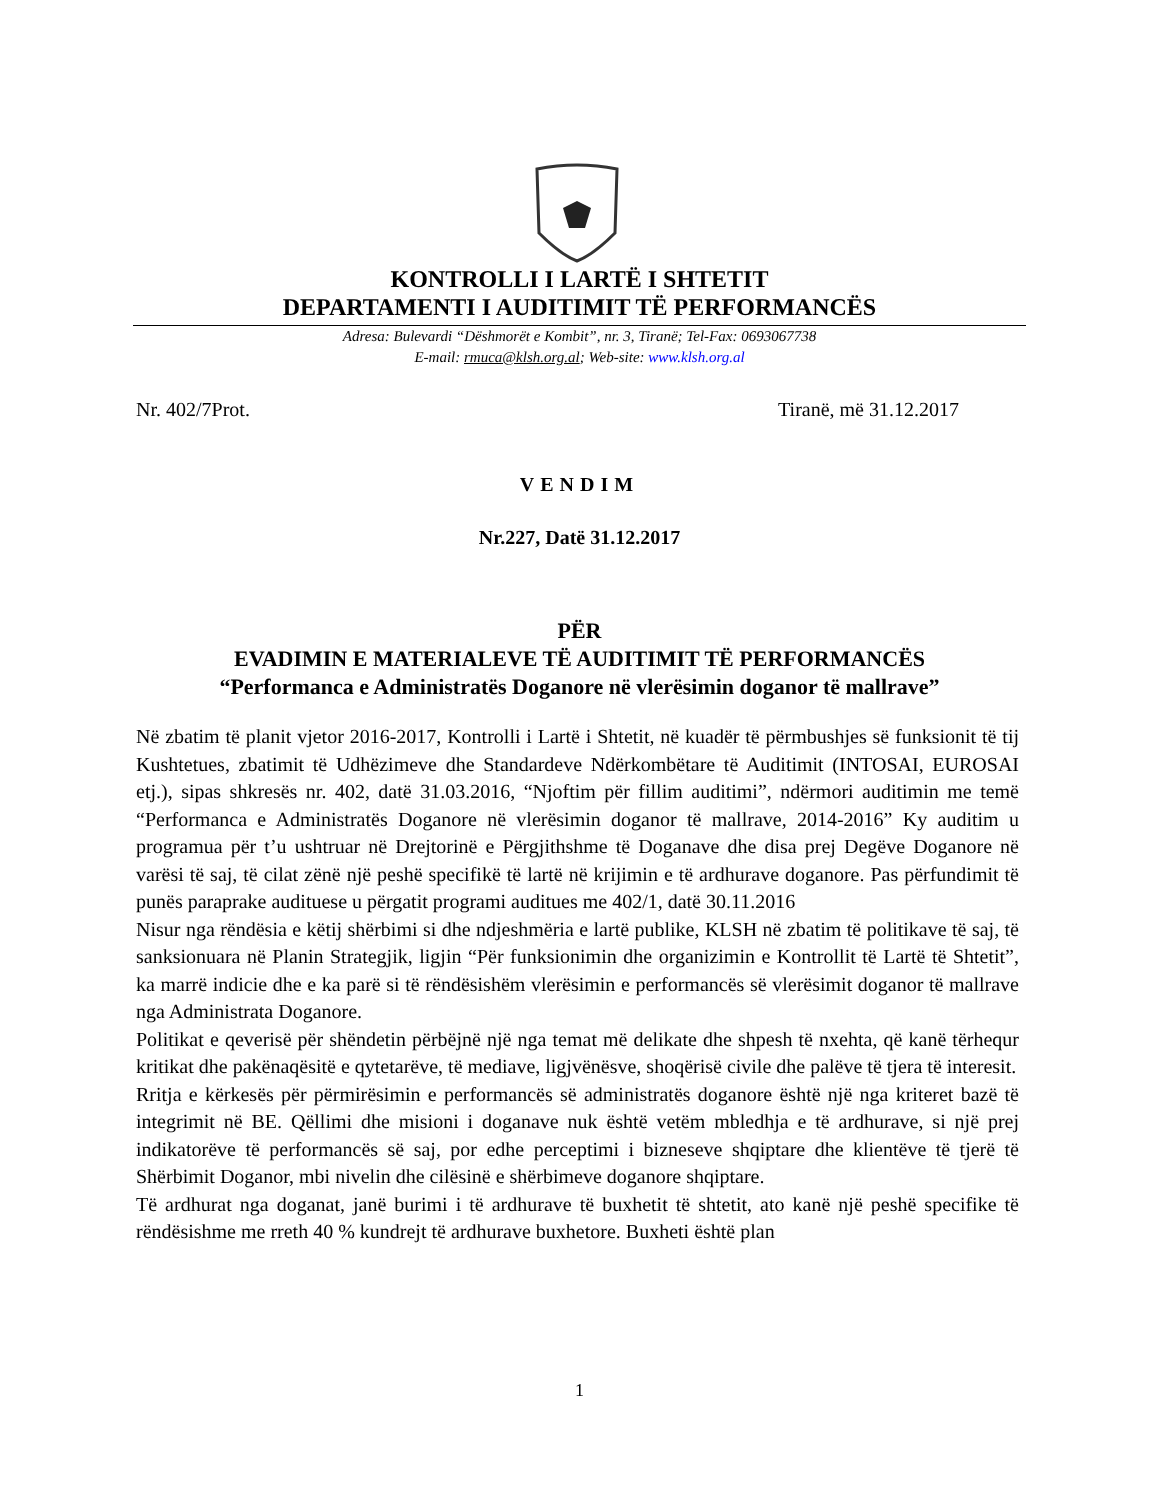KONTROLLI I LARTË I SHTETIT
DEPARTAMENTI I AUDITIMIT TË PERFORMANCËS
Adresa: Bulevardi “Dëshmorët e Kombit”, nr. 3, Tiranë; Tel-Fax: 0693067738
E-mail: rmuca@klsh.org.al; Web-site: www.klsh.org.al
Nr. 402/7Prot. Tiranë, më 31.12.2017
VENDIM
Nr.227, Datë 31.12.2017
PËR
EVADIMIN E MATERIALEVE TË AUDITIMIT TË PERFORMANCËS
“Performanca e Administratës Doganore në vlerësimin doganor të mallrave”
Në zbatim të planit vjetor 2016-2017, Kontrolli i Lartë i Shtetit, në kuadër të përmbushjes së funksionit të tij Kushtetues, zbatimit të Udhëzimeve dhe Standardeve Ndërkombëtare të Auditimit (INTOSAI, EUROSAI etj.), sipas shkresës nr. 402, datë 31.03.2016, “Njoftim për fillim auditimi”, ndërmori auditimin me temë “Performanca e Administratës Doganore në vlerësimin doganor të mallrave, 2014-2016” Ky auditim u programua për t’u ushtruar në Drejtorinë e Përgjithshme të Doganave dhe disa prej Degëve Doganore në varësi të saj, të cilat zënë një peshë specifikë të lartë në krijimin e të ardhurave doganore. Pas përfundimit të punës paraprake audituese u përgatit programi auditues me 402/1, datë 30.11.2016
Nisur nga rëndësia e këtij shërbimi si dhe ndjeshmëria e lartë publike, KLSH në zbatim të politikave të saj, të sanksionuara në Planin Strategjik, ligjin “Për funksionimin dhe organizimin e Kontrollit të Lartë të Shtetit”, ka marrë indicie dhe e ka parë si të rëndësishëm vlerësimin e performancës së vlerësimit doganor të mallrave nga Administrata Doganore.
Politikat e qeverisë për shëndetin përbëjnë një nga temat më delikate dhe shpesh të nxehta, që kanë tërhequr kritikat dhe pakënaqësitë e qytetarëve, të mediave, ligjvënësve, shoqërisë civile dhe palëve të tjera të interesit.
Rritja e kërkesës për përmirësimin e performancës së administratës doganore është një nga kriteret bazë të integrimit në BE. Qëllimi dhe misioni i doganave nuk është vetëm mbledhja e të ardhurave, si një prej indikatorëve të performancës së saj, por edhe perceptimi i bizneseve shqiptare dhe klientëve të tjerë të Shërbimit Doganor, mbi nivelin dhe cilësinë e shërbimeve doganore shqiptare.
Të ardhurat nga doganat, janë burimi i të ardhurave të buxhetit të shtetit, ato kanë një peshë specifike të rëndësishme me rreth 40 % kundrejt të ardhurave buxhetore. Buxheti është plan
1